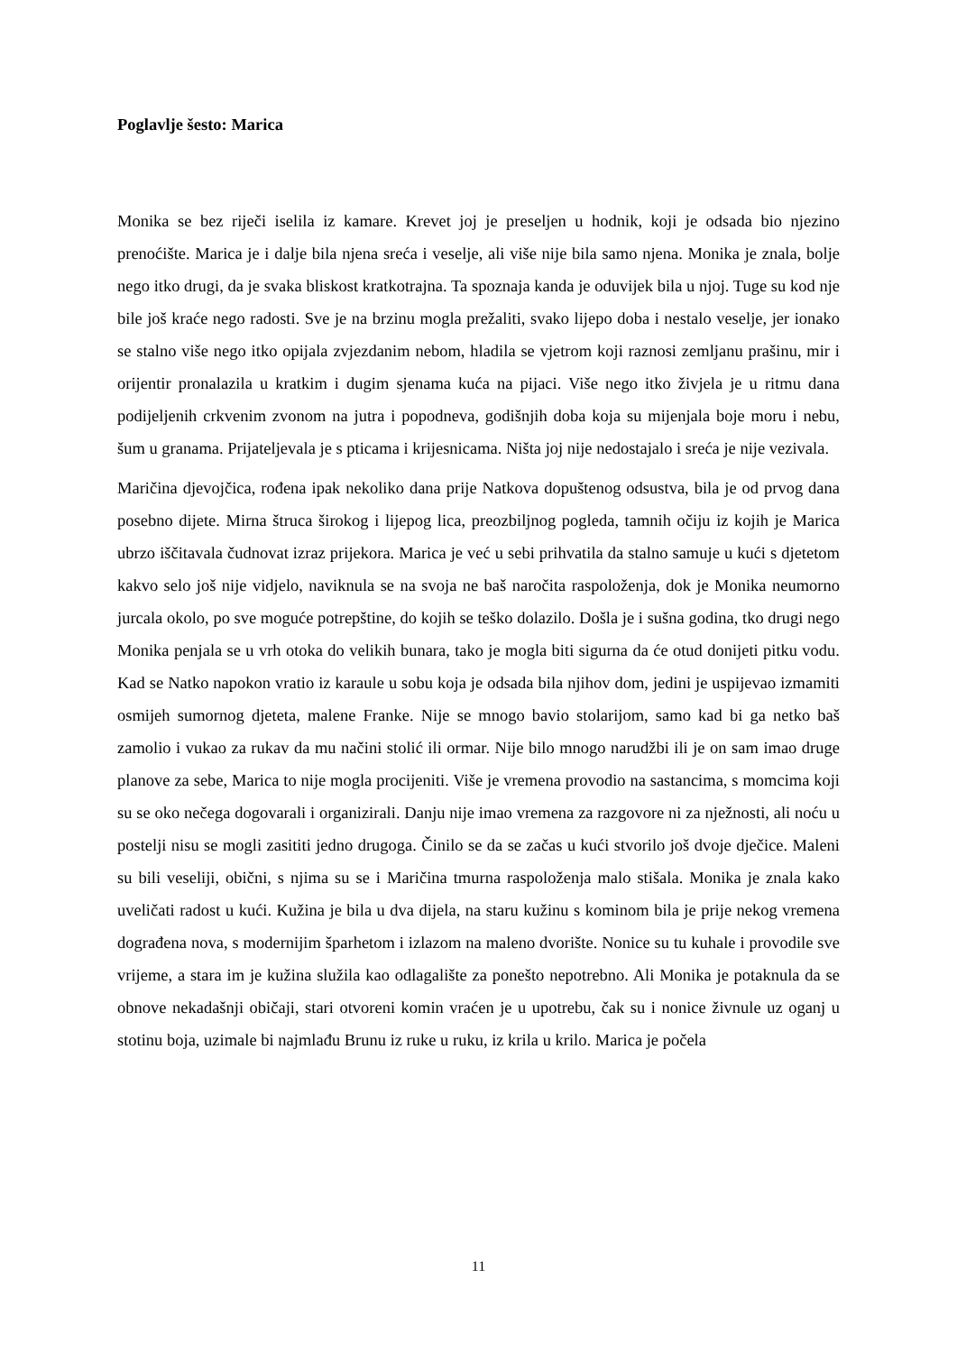Poglavlje šesto: Marica
Monika se bez riječi iselila iz kamare. Krevet joj je preseljen u hodnik, koji je odsada bio njezino prenoćište. Marica je i dalje bila njena sreća i veselje, ali više nije bila samo njena. Monika je znala, bolje nego itko drugi, da je svaka bliskost kratkotrajna. Ta spoznaja kanda je oduvijek bila u njoj. Tuge su kod nje bile još kraće nego radosti. Sve je na brzinu mogla prežaliti, svako lijepo doba i nestalo veselje, jer ionako se stalno više nego itko opijala zvjezdanim nebom, hladila se vjetrom koji raznosi zemljanu prašinu, mir i orijentir pronalazila u kratkim i dugim sjenama kuća na pijaci. Više nego itko živjela je u ritmu dana podijeljenih crkvenim zvonom na jutra i popodneva, godišnjih doba koja su mijenjala boje moru i nebu, šum u granama. Prijateljevala je s pticama i krijesnicama. Ništa joj nije nedostajalo i sreća je nije vezivala.
Maričina djevojčica, rođena ipak nekoliko dana prije Natkova dopuštenog odsustva, bila je od prvog dana posebno dijete. Mirna štruca širokog i lijepog lica, preozbiljnog pogleda, tamnih očiju iz kojih je Marica ubrzo iščitavala čudnovat izraz prijekora. Marica je već u sebi prihvatila da stalno samuje u kući s djetetom kakvo selo još nije vidjelo, naviknula se na svoja ne baš naročita raspoloženja, dok je Monika neumorno jurcala okolo, po sve moguće potrepštine, do kojih se teško dolazilo. Došla je i sušna godina, tko drugi nego Monika penjala se u vrh otoka do velikih bunara, tako je mogla biti sigurna da će otud donijeti pitku vodu. Kad se Natko napokon vratio iz karaule u sobu koja je odsada bila njihov dom, jedini je uspijevao izmamiti osmijeh sumornog djeteta, malene Franke. Nije se mnogo bavio stolarijom, samo kad bi ga netko baš zamolio i vukao za rukav da mu načini stolić ili ormar. Nije bilo mnogo narudžbi ili je on sam imao druge planove za sebe, Marica to nije mogla procijeniti. Više je vremena provodio na sastancima, s momcima koji su se oko nečega dogovarali i organizirali. Danju nije imao vremena za razgovore ni za nježnosti, ali noću u postelji nisu se mogli zasititi jedno drugoga. Činilo se da se začas u kući stvorilo još dvoje dječice. Maleni su bili veseliji, obični, s njima su se i Maričina tmurna raspoloženja malo stišala. Monika je znala kako uveličati radost u kući. Kužina je bila u dva dijela, na staru kužinu s kominom bila je prije nekog vremena dograđena nova, s modernijim šparhetom i izlazom na maleno dvorište. Nonice su tu kuhale i provodile sve vrijeme, a stara im je kužina služila kao odlagalište za ponešto nepotrebno. Ali Monika je potaknula da se obnove nekadašnji običaji, stari otvoreni komin vraćen je u upotrebu, čak su i nonice živnule uz oganj u stotinu boja, uzimale bi najmlađu Brunu iz ruke u ruku, iz krila u krilo. Marica je počela
11